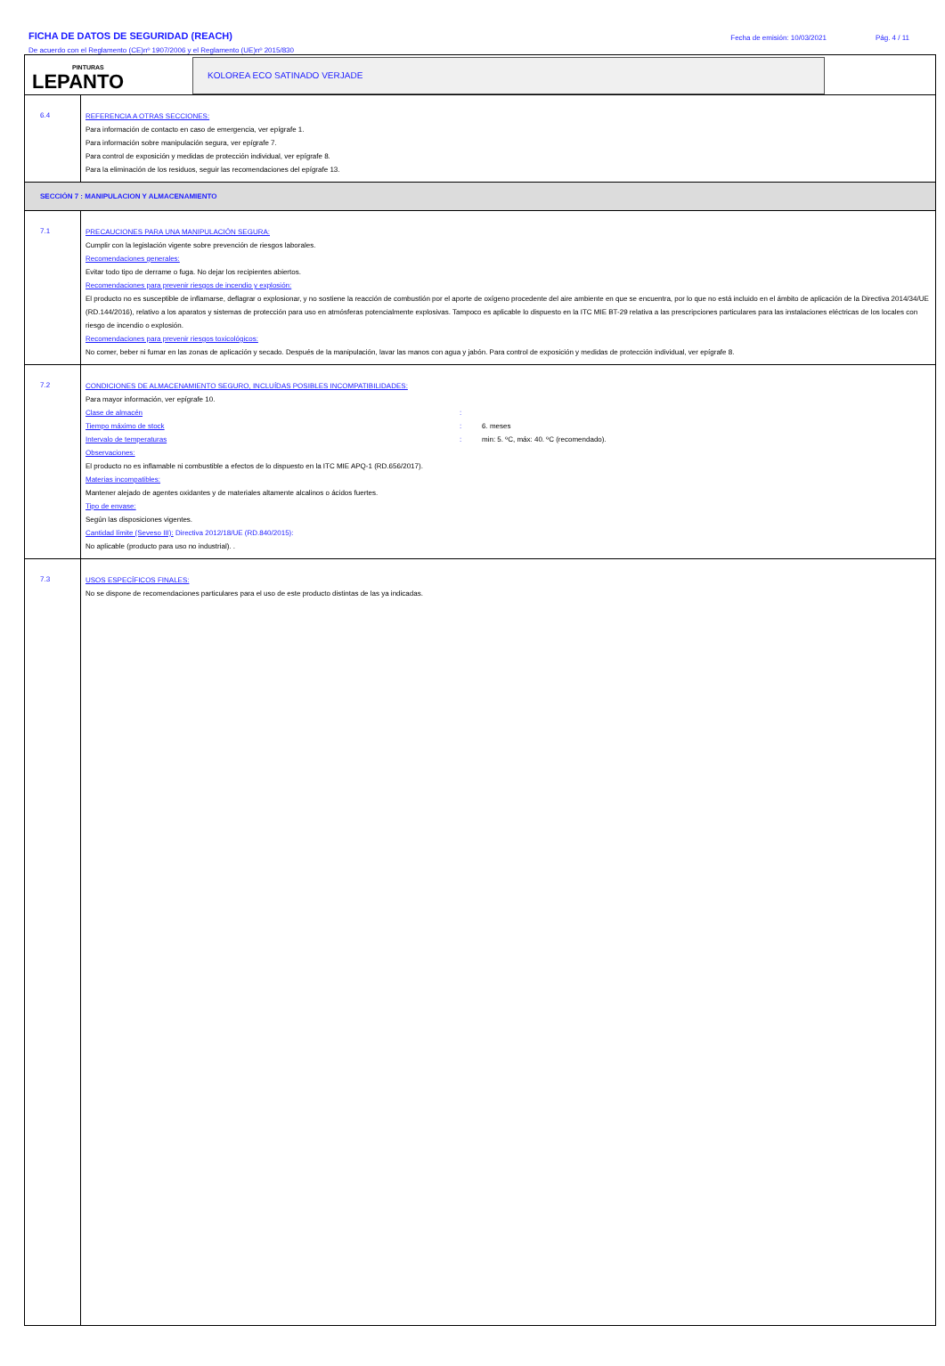FICHA DE DATOS DE SEGURIDAD (REACH)
De acuerdo con el Reglamento (CE)nº 1907/2006 y el Reglamento (UE)nº 2015/830
Fecha de emisión: 10/03/2021 Pág. 4 / 11
PINTURAS
LEPANTO
KOLOREA ECO SATINADO VERJADE
6.4
REFERENCIA A OTRAS SECCIONES:
Para información de contacto en caso de emergencia, ver epígrafe 1.
Para información sobre manipulación segura, ver epígrafe 7.
Para control de exposición y medidas de protección individual, ver epígrafe 8.
Para la eliminación de los residuos, seguir las recomendaciones del epígrafe 13.
SECCIÓN 7 : MANIPULACION Y ALMACENAMIENTO
7.1
PRECAUCIONES PARA UNA MANIPULACIÓN SEGURA:
Cumplir con la legislación vigente sobre prevención de riesgos laborales.
Recomendaciones generales:
Evitar todo tipo de derrame o fuga. No dejar los recipientes abiertos.
Recomendaciones para prevenir riesgos de incendio y explosión:
El producto no es susceptible de inflamarse, deflagrar o explosionar, y no sostiene la reacción de combustión por el aporte de oxígeno procedente del aire ambiente en que se encuentra, por lo que no está incluido en el ámbito de aplicación de la Directiva 2014/34/UE (RD.144/2016), relativo a los aparatos y sistemas de protección para uso en atmósferas potencialmente explosivas. Tampoco es aplicable lo dispuesto en la ITC MIE BT-29 relativa a las prescripciones particulares para las instalaciones eléctricas de los locales con riesgo de incendio o explosión.
Recomendaciones para prevenir riesgos toxicológicos:
No comer, beber ni fumar en las zonas de aplicación y secado. Después de la manipulación, lavar las manos con agua y jabón. Para control de exposición y medidas de protección individual, ver epígrafe 8.
7.2
CONDICIONES DE ALMACENAMIENTO SEGURO, INCLUÍDAS POSIBLES INCOMPATIBILIDADES:
Para mayor información, ver epígrafe 10.
Clase de almacén:
Tiempo máximo de stock: 6. meses
Intervalo de temperaturas: min: 5. ºC, máx: 40. ºC (recomendado).
Observaciones:
El producto no es inflamable ni combustible a efectos de lo dispuesto en la ITC MIE APQ-1 (RD.656/2017).
Materias incompatibles:
Mantener alejado de agentes oxidantes y de materiales altamente alcalinos o ácidos fuertes.
Tipo de envase:
Según las disposiciones vigentes.
Cantidad límite (Seveso III): Directiva 2012/18/UE (RD.840/2015):
No aplicable (producto para uso no industrial). .
7.3
USOS ESPECÍFICOS FINALES:
No se dispone de recomendaciones particulares para el uso de este producto distintas de las ya indicadas.